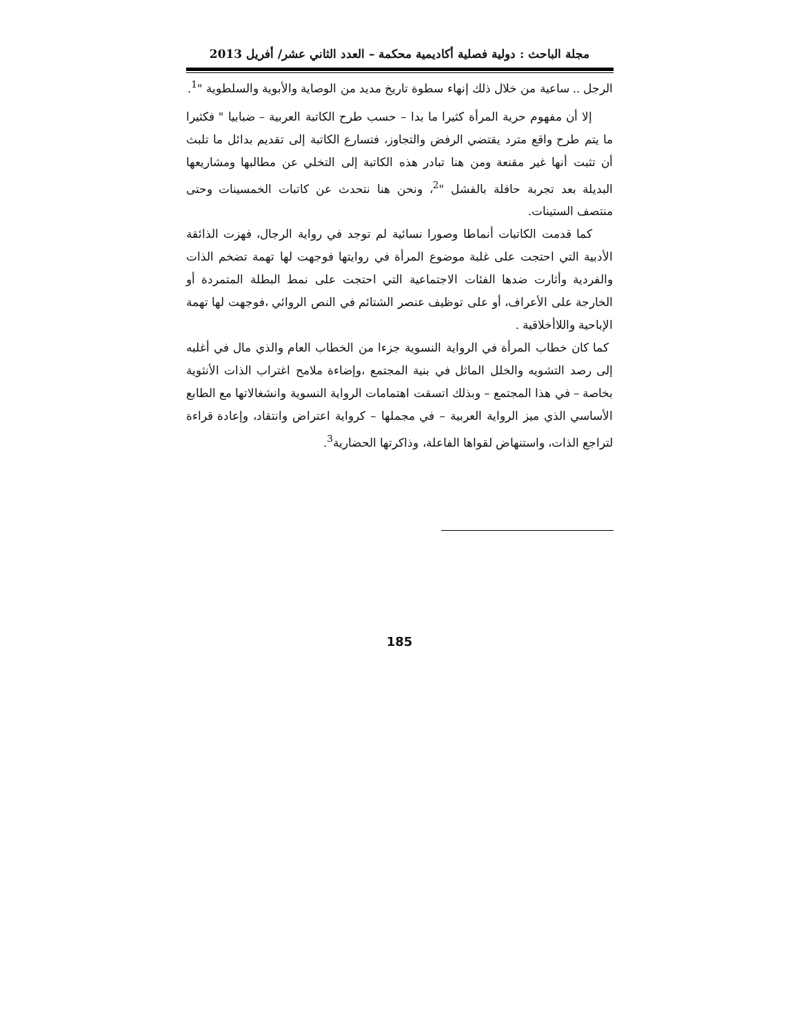مجلة الباحث : دولية فصلية أكاديمية محكمة – العدد الثاني عشر/ أفريل 2013
الرجل .. ساعية من خلال ذلك إنهاء سطوة تاريخ مديد من الوصاية والأبوية والسلطوية "<sup>1</sup>.
إلا أن مفهوم حرية المرأة كثيرا ما بدا – حسب طرح الكاتبة العربية – ضبابيا " فكثيرا ما يتم طرح واقع مترد يقتضي الرفض والتجاوز، فتسارع الكاتبة إلى تقديم بدائل ما تلبث أن تثبت أنها غير مقنعة ومن هنا تبادر هذه الكاتبة إلى التخلي عن مطالبها ومشاريعها البديلة بعد تجربة حافلة بالفشل "<sup>2</sup>، ونحن هنا نتحدث عن كاتبات الخمسينات وحتى منتصف الستينات.
كما قدمت الكاتبات أنماطا وصورا نسائية لم توجد في رواية الرجال، فهزت الذائقة الأدبية التي احتجت على غلبة موضوع المرأة في روايتها فوجهت لها تهمة تضخم الذات والفردية وأثارت ضدها الفئات الاجتماعية التي احتجت على نمط البطلة المتمردة أو الخارجة على الأعراف، أو على توظيف عنصر الشتائم في النص الروائي ،فوجهت لها تهمة الإباحية واللاأخلاقية .
كما كان خطاب المرأة في الرواية النسوية جزءا من الخطاب العام والذي مال في أغلبه إلى رصد التشويه والخلل الماثل في بنية المجتمع ،وإضاءة ملامح اغتراب الذات الأنثوية بخاصة – في هذا المجتمع – وبذلك اتسقت اهتمامات الرواية النسوية وانشغالاتها مع الطابع الأساسي الذي ميز الرواية العربية – في مجملها – كرواية اعتراض وانتقاد، وإعادة قراءة لتراجع الذات، واستنهاض لقواها الفاعلة، وذاكرتها الحضارية<sup>3</sup>.
185